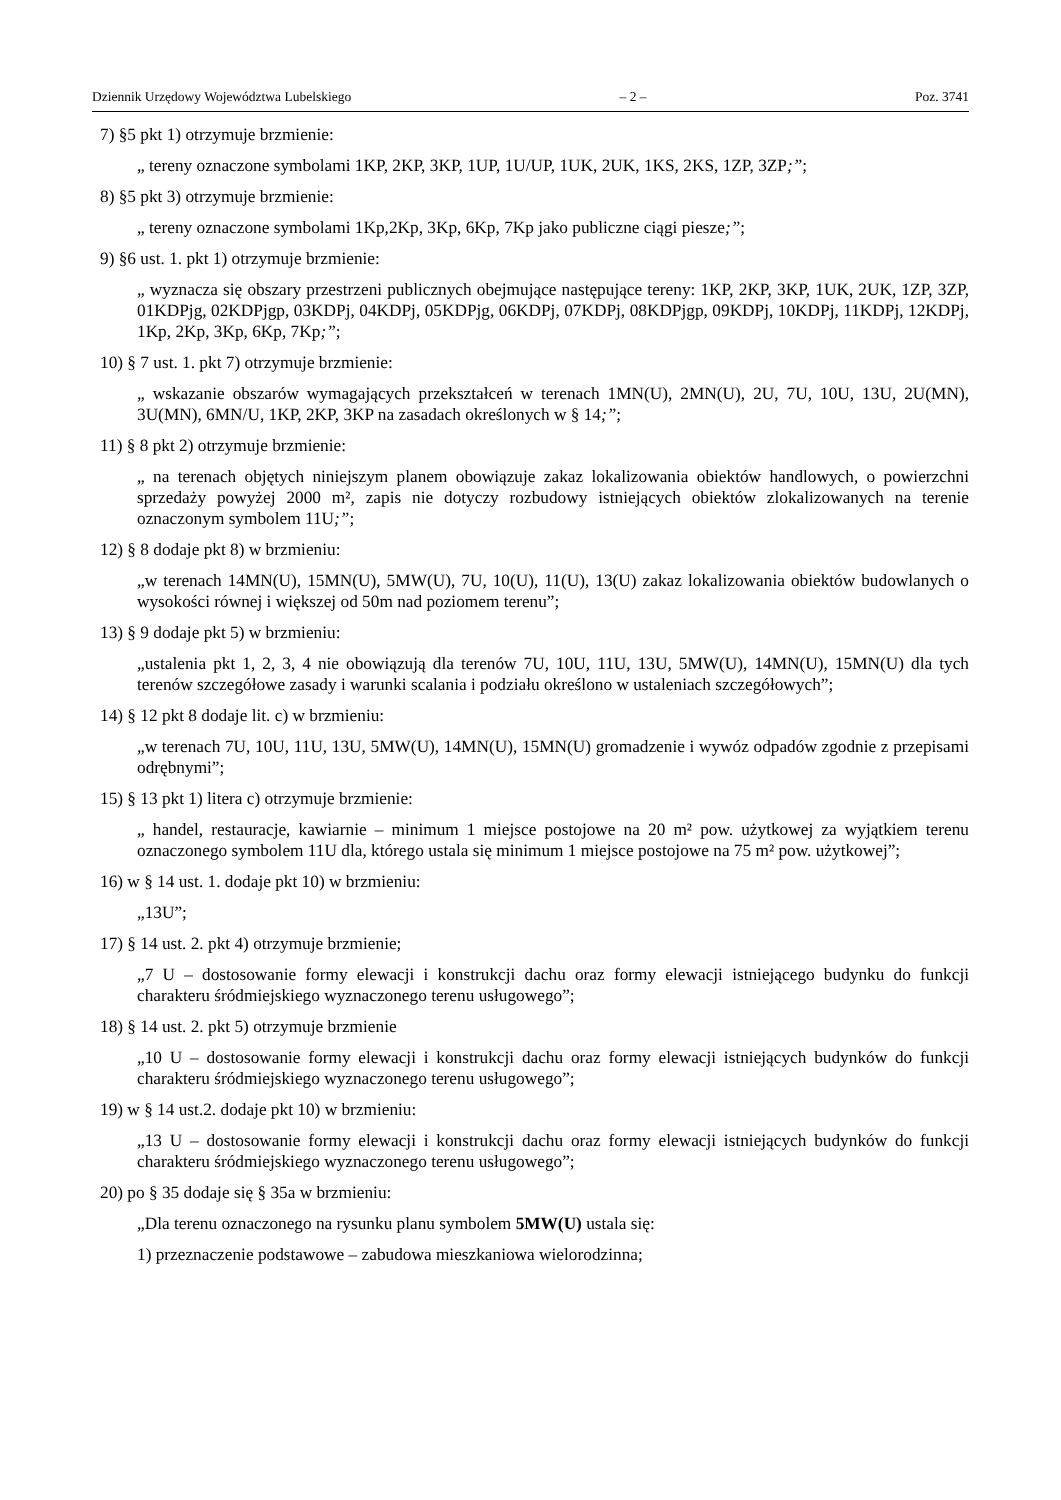Dziennik Urzędowy Województwa Lubelskiego – 2 – Poz. 3741
7) §5 pkt 1) otrzymuje brzmienie:
„ tereny oznaczone symbolami 1KP, 2KP, 3KP, 1UP, 1U/UP, 1UK, 2UK, 1KS, 2KS, 1ZP, 3ZP;”;
8) §5 pkt 3) otrzymuje brzmienie:
„ tereny oznaczone symbolami 1Kp,2Kp, 3Kp, 6Kp, 7Kp jako publiczne ciągi piesze;”;
9) §6 ust. 1. pkt 1) otrzymuje brzmienie:
„ wyznacza się obszary przestrzeni publicznych obejmujące następujące tereny: 1KP, 2KP, 3KP, 1UK, 2UK, 1ZP, 3ZP, 01KDPjg, 02KDPjgp, 03KDPj, 04KDPj, 05KDPjg, 06KDPj, 07KDPj, 08KDPjgp, 09KDPj, 10KDPj, 11KDPj, 12KDPj, 1Kp, 2Kp, 3Kp, 6Kp, 7Kp;”;
10) § 7 ust. 1. pkt 7) otrzymuje brzmienie:
„ wskazanie obszarów wymagających przekształceń w terenach 1MN(U), 2MN(U), 2U, 7U, 10U, 13U, 2U(MN), 3U(MN), 6MN/U, 1KP, 2KP, 3KP na zasadach określonych w § 14;”;
11) § 8 pkt 2) otrzymuje brzmienie:
„ na terenach objętych niniejszym planem obowiązuje zakaz lokalizowania obiektów handlowych, o powierzchni sprzedaży powyżej 2000 m², zapis nie dotyczy rozbudowy istniejących obiektów zlokalizowanych na terenie oznaczonym symbolem 11U;”;
12) § 8 dodaje pkt 8) w brzmieniu:
„w terenach 14MN(U), 15MN(U), 5MW(U), 7U, 10(U), 11(U), 13(U) zakaz lokalizowania obiektów budowlanych o wysokości równej i większej od 50m nad poziomem terenu”;
13) § 9 dodaje pkt 5) w brzmieniu:
„ustalenia pkt 1, 2, 3, 4 nie obowiązują dla terenów 7U, 10U, 11U, 13U, 5MW(U), 14MN(U), 15MN(U) dla tych terenów szczegółowe zasady i warunki scalania i podziału określono w ustaleniach szczegółowych”;
14) § 12 pkt 8 dodaje lit. c) w brzmieniu:
„w terenach 7U, 10U, 11U, 13U, 5MW(U), 14MN(U), 15MN(U) gromadzenie i wywóz odpadów zgodnie z przepisami odrębnymi”;
15) § 13 pkt 1) litera c) otrzymuje brzmienie:
„ handel, restauracje, kawiarnie – minimum 1 miejsce postojowe na 20 m² pow. użytkowej za wyjątkiem terenu oznaczonego symbolem 11U dla, którego ustala się minimum 1 miejsce postojowe na 75 m² pow. użytkowej”;
16) w § 14 ust. 1. dodaje pkt 10) w brzmieniu:
„13U”;
17) § 14 ust. 2. pkt 4) otrzymuje brzmienie;
„7 U – dostosowanie formy elewacji i konstrukcji dachu oraz formy elewacji istniejącego budynku do funkcji charakteru śródmiejskiego wyznaczonego terenu usługowego”;
18) § 14 ust. 2. pkt 5) otrzymuje brzmienie
„10 U – dostosowanie formy elewacji i konstrukcji dachu oraz formy elewacji istniejących budynków do funkcji charakteru śródmiejskiego wyznaczonego terenu usługowego”;
19) w § 14 ust.2. dodaje pkt 10) w brzmieniu:
„13 U – dostosowanie formy elewacji i konstrukcji dachu oraz formy elewacji istniejących budynków do funkcji charakteru śródmiejskiego wyznaczonego terenu usługowego”;
20) po § 35 dodaje się § 35a w brzmieniu:
„Dla terenu oznaczonego na rysunku planu symbolem 5MW(U) ustala się:
1) przeznaczenie podstawowe – zabudowa mieszkaniowa wielorodzinna;